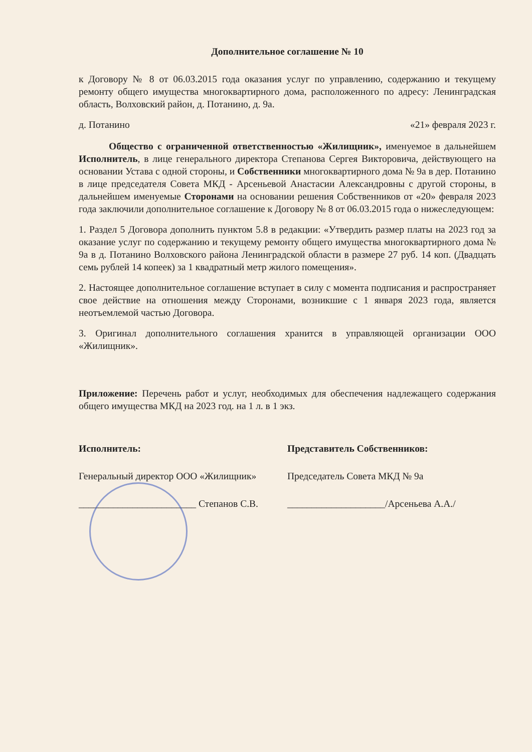Дополнительное соглашение № 10
к Договору № 8 от 06.03.2015 года оказания услуг по управлению, содержанию и текущему ремонту общего имущества многоквартирного дома, расположенного по адресу: Ленинградская область, Волховский район, д. Потанино, д. 9а.
д. Потанино «21» февраля 2023 г.
Общество с ограниченной ответственностью «Жилищник», именуемое в дальнейшем Исполнитель, в лице генерального директора Степанова Сергея Викторовича, действующего на основании Устава с одной стороны, и Собственники многоквартирного дома № 9а в дер. Потанино в лице председателя Совета МКД - Арсеньевой Анастасии Александровны с другой стороны, в дальнейшем именуемые Сторонами на основании решения Собственников от «20» февраля 2023 года заключили дополнительное соглашение к Договору № 8 от 06.03.2015 года о нижеследующем:
1. Раздел 5 Договора дополнить пунктом 5.8 в редакции: «Утвердить размер платы на 2023 год за оказание услуг по содержанию и текущему ремонту общего имущества многоквартирного дома № 9а в д. Потанино Волховского района Ленинградской области в размере 27 руб. 14 коп. (Двадцать семь рублей 14 копеек) за 1 квадратный метр жилого помещения».
2. Настоящее дополнительное соглашение вступает в силу с момента подписания и распространяет свое действие на отношения между Сторонами, возникшие с 1 января 2023 года, является неотъемлемой частью Договора.
3. Оригинал дополнительного соглашения хранится в управляющей организации ООО «Жилищник».
Приложение: Перечень работ и услуг, необходимых для обеспечения надлежащего содержания общего имущества МКД на 2023 год. на 1 л. в 1 экз.
Исполнитель:
Генеральный директор ООО «Жилищник»
________________________ Степанов С.В.
Представитель Собственников:
Председатель Совета МКД № 9а
____________________/Арсеньева А.А./